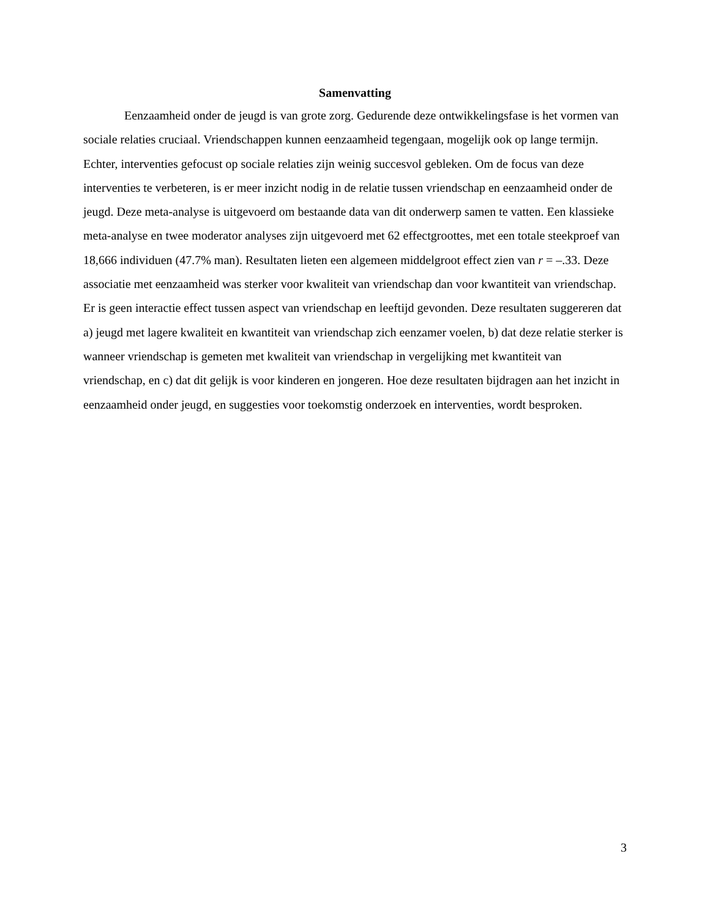Samenvatting
Eenzaamheid onder de jeugd is van grote zorg. Gedurende deze ontwikkelingsfase is het vormen van sociale relaties cruciaal. Vriendschappen kunnen eenzaamheid tegengaan, mogelijk ook op lange termijn. Echter, interventies gefocust op sociale relaties zijn weinig succesvol gebleken. Om de focus van deze interventies te verbeteren, is er meer inzicht nodig in de relatie tussen vriendschap en eenzaamheid onder de jeugd. Deze meta-analyse is uitgevoerd om bestaande data van dit onderwerp samen te vatten. Een klassieke meta-analyse en twee moderator analyses zijn uitgevoerd met 62 effectgroottes, met een totale steekproef van 18,666 individuen (47.7% man). Resultaten lieten een algemeen middelgroot effect zien van r = –.33. Deze associatie met eenzaamheid was sterker voor kwaliteit van vriendschap dan voor kwantiteit van vriendschap. Er is geen interactie effect tussen aspect van vriendschap en leeftijd gevonden. Deze resultaten suggereren dat a) jeugd met lagere kwaliteit en kwantiteit van vriendschap zich eenzamer voelen, b) dat deze relatie sterker is wanneer vriendschap is gemeten met kwaliteit van vriendschap in vergelijking met kwantiteit van vriendschap, en c) dat dit gelijk is voor kinderen en jongeren. Hoe deze resultaten bijdragen aan het inzicht in eenzaamheid onder jeugd, en suggesties voor toekomstig onderzoek en interventies, wordt besproken.
3